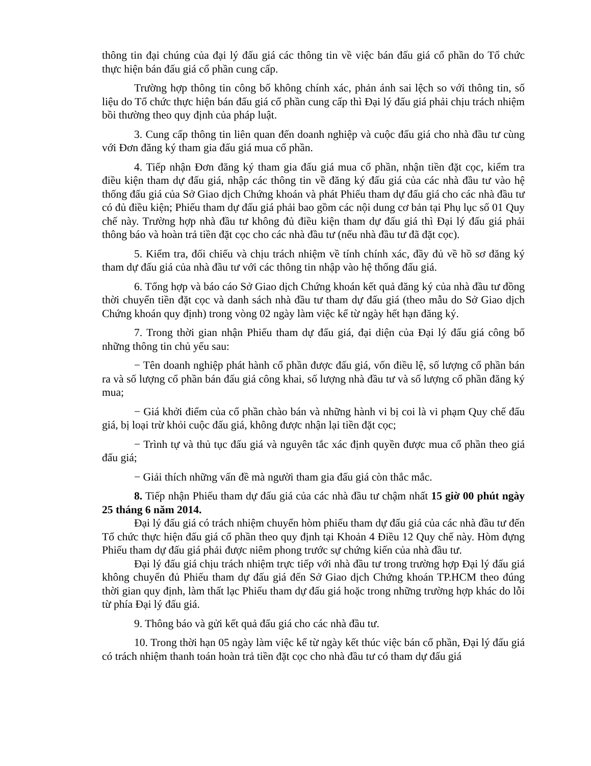thông tin đại chúng của đại lý đấu giá các thông tin về việc bán đấu giá cổ phần do Tổ chức thực hiện bán đấu giá cổ phần cung cấp.
Trường hợp thông tin công bố không chính xác, phản ánh sai lệch so với thông tin, số liệu do Tổ chức thực hiện bán đấu giá cổ phần cung cấp thì Đại lý đấu giá phải chịu trách nhiệm bồi thường theo quy định của pháp luật.
3. Cung cấp thông tin liên quan đến doanh nghiệp và cuộc đấu giá cho nhà đầu tư cùng với Đơn đăng ký tham gia đấu giá mua cổ phần.
4. Tiếp nhận Đơn đăng ký tham gia đấu giá mua cổ phần, nhận tiền đặt cọc, kiểm tra điều kiện tham dự đấu giá, nhập các thông tin về đăng ký đấu giá của các nhà đầu tư vào hệ thống đấu giá của Sở Giao dịch Chứng khoán và phát Phiếu tham dự đấu giá cho các nhà đầu tư có đủ điều kiện; Phiếu tham dự đấu giá phải bao gồm các nội dung cơ bản tại Phụ lục số 01 Quy chế này. Trường hợp nhà đầu tư không đủ điều kiện tham dự đấu giá thì Đại lý đấu giá phải thông báo và hoàn trả tiền đặt cọc cho các nhà đầu tư (nếu nhà đầu tư đã đặt cọc).
5. Kiểm tra, đối chiếu và chịu trách nhiệm về tính chính xác, đầy đủ về hồ sơ đăng ký tham dự đấu giá của nhà đầu tư với các thông tin nhập vào hệ thống đấu giá.
6. Tổng hợp và báo cáo Sở Giao dịch Chứng khoán kết quả đăng ký của nhà đầu tư đồng thời chuyển tiền đặt cọc và danh sách nhà đầu tư tham dự đấu giá (theo mẫu do Sở Giao dịch Chứng khoán quy định) trong vòng 02 ngày làm việc kể từ ngày hết hạn đăng ký.
7. Trong thời gian nhận Phiếu tham dự đấu giá, đại diện của Đại lý đấu giá công bố những thông tin chủ yếu sau:
− Tên doanh nghiệp phát hành cổ phần được đấu giá, vốn điều lệ, số lượng cổ phần bán ra và số lượng cổ phần bán đấu giá công khai, số lượng nhà đầu tư và số lượng cổ phần đăng ký mua;
− Giá khởi điểm của cổ phần chào bán và những hành vi bị coi là vi phạm Quy chế đấu giá, bị loại trừ khỏi cuộc đấu giá, không được nhận lại tiền đặt cọc;
− Trình tự và thủ tục đấu giá và nguyên tắc xác định quyền được mua cổ phần theo giá đấu giá;
− Giải thích những vấn đề mà người tham gia đấu giá còn thắc mắc.
8. Tiếp nhận Phiếu tham dự đấu giá của các nhà đầu tư chậm nhất 15 giờ 00 phút ngày 25 tháng 6 năm 2014.
Đại lý đấu giá có trách nhiệm chuyển hòm phiếu tham dự đấu giá của các nhà đầu tư đến Tổ chức thực hiện đấu giá cổ phần theo quy định tại Khoản 4 Điều 12 Quy chế này. Hòm đựng Phiếu tham dự đấu giá phải được niêm phong trước sự chứng kiến của nhà đầu tư.
Đại lý đấu giá chịu trách nhiệm trực tiếp với nhà đầu tư trong trường hợp Đại lý đấu giá không chuyển đủ Phiếu tham dự đấu giá đến Sở Giao dịch Chứng khoán TP.HCM theo đúng thời gian quy định, làm thất lạc Phiếu tham dự đấu giá hoặc trong những trường hợp khác do lỗi từ phía Đại lý đấu giá.
9. Thông báo và gửi kết quả đấu giá cho các nhà đầu tư.
10. Trong thời hạn 05 ngày làm việc kể từ ngày kết thúc việc bán cổ phần, Đại lý đấu giá có trách nhiệm thanh toán hoàn trả tiền đặt cọc cho nhà đầu tư có tham dự đấu giá